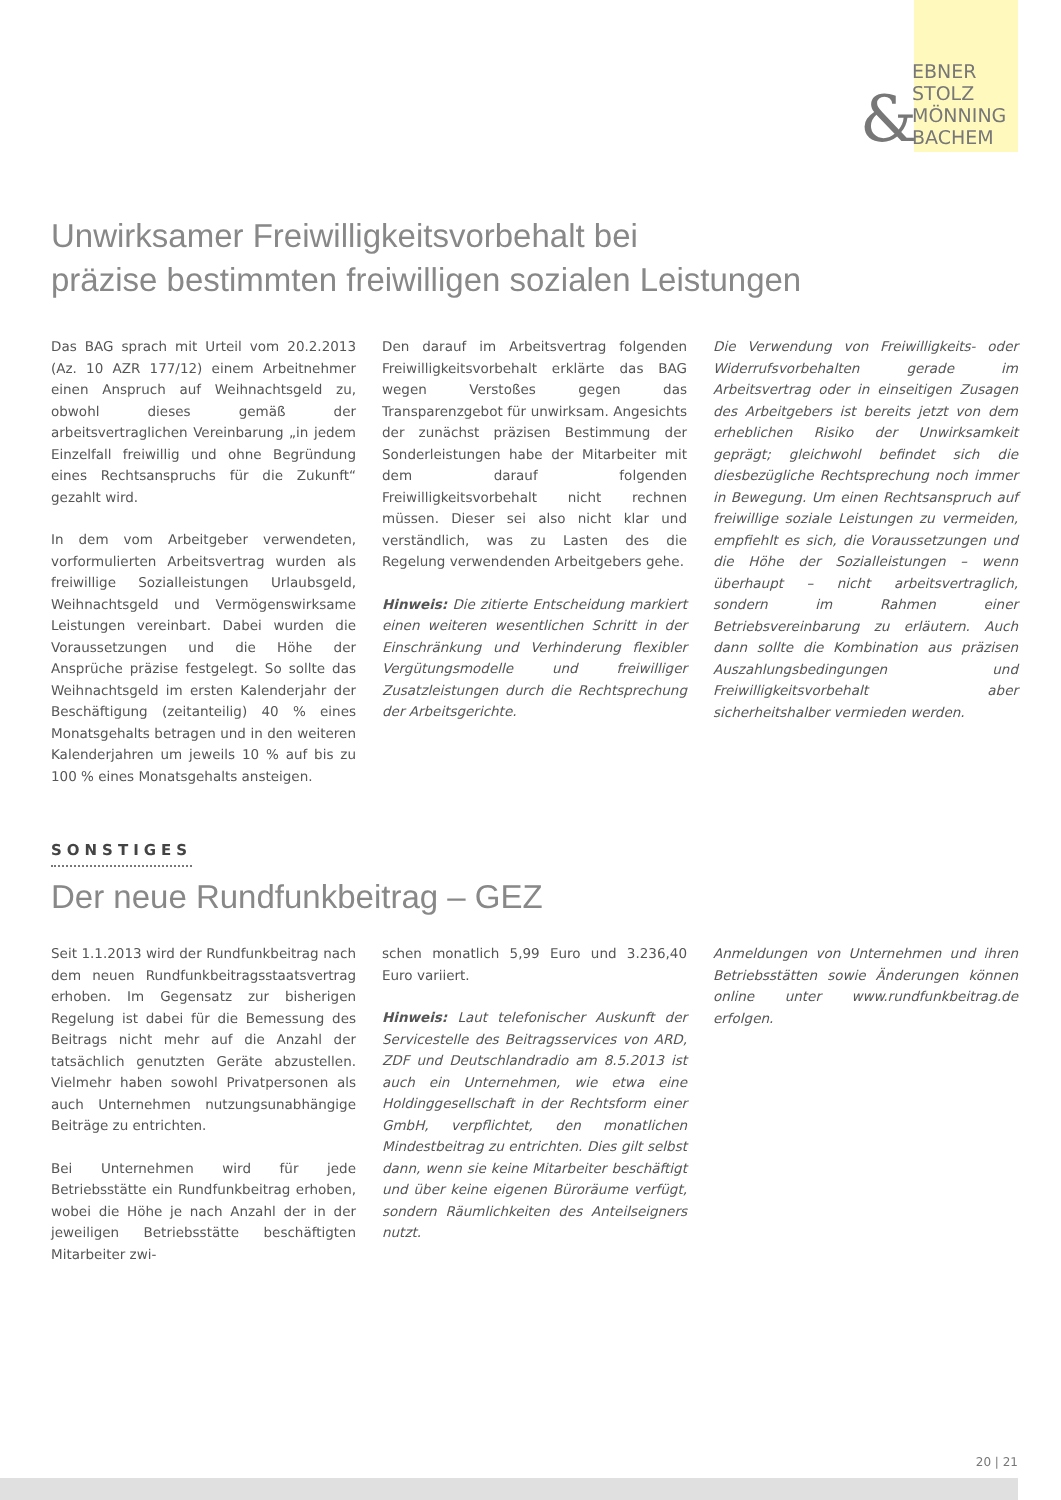&
EBNER
STOLZ
MÖNNING
BACHEM
Unwirksamer Freiwilligkeitsvorbehalt bei
präzise bestimmten freiwilligen sozialen Leistungen
Das BAG sprach mit Urteil vom 20.2.2013 (Az. 10 AZR 177/12) einem Arbeitnehmer einen Anspruch auf Weihnachtsgeld zu, obwohl dieses gemäß der arbeitsvertraglichen Vereinbarung „in jedem Einzelfall freiwillig und ohne Begründung eines Rechtsanspruchs für die Zukunft“ gezahlt wird.
In dem vom Arbeitgeber verwendeten, vorformulierten Arbeitsvertrag wurden als freiwillige Sozialleistungen Urlaubsgeld, Weihnachtsgeld und Vermögenswirksame Leistungen vereinbart. Dabei wurden die Voraussetzungen und die Höhe der Ansprüche präzise festgelegt. So sollte das Weihnachtsgeld im ersten Kalenderjahr der Beschäftigung (zeitanteilig) 40 % eines Monatsgehalts betragen und in den weiteren Kalenderjahren um jeweils 10 % auf bis zu 100 % eines Monatsgehalts ansteigen.
Den darauf im Arbeitsvertrag folgenden Freiwilligkeitsvorbehalt erklärte das BAG wegen Verstoßes gegen das Transparenzgebot für unwirksam. Angesichts der zunächst präzisen Bestimmung der Sonderleistungen habe der Mitarbeiter mit dem darauf folgenden Freiwilligkeitsvorbehalt nicht rechnen müssen. Dieser sei also nicht klar und verständlich, was zu Lasten des die Regelung verwendenden Arbeitgebers gehe.
Hinweis: Die zitierte Entscheidung markiert einen weiteren wesentlichen Schritt in der Einschränkung und Verhinderung flexibler Vergütungsmodelle und freiwilliger Zusatzleistungen durch die Rechtsprechung der Arbeitsgerichte.
Die Verwendung von Freiwilligkeits- oder Widerrufsvorbehalten gerade im Arbeitsvertrag oder in einseitigen Zusagen des Arbeitgebers ist bereits jetzt von dem erheblichen Risiko der Unwirksamkeit geprägt; gleichwohl befindet sich die diesbezügliche Rechtsprechung noch immer in Bewegung. Um einen Rechtsanspruch auf freiwillige soziale Leistungen zu vermeiden, empfiehlt es sich, die Voraussetzungen und die Höhe der Sozialleistungen – wenn überhaupt – nicht arbeitsvertraglich, sondern im Rahmen einer Betriebsvereinbarung zu erläutern. Auch dann sollte die Kombination aus präzisen Auszahlungsbedingungen und Freiwilligkeitsvorbehalt aber sicherheitshalber vermieden werden.
SONSTIGES
Der neue Rundfunkbeitrag – GEZ
Seit 1.1.2013 wird der Rundfunkbeitrag nach dem neuen Rundfunkbeitragsstaatsvertrag erhoben. Im Gegensatz zur bisherigen Regelung ist dabei für die Bemessung des Beitrags nicht mehr auf die Anzahl der tatsächlich genutzten Geräte abzustellen. Vielmehr haben sowohl Privatpersonen als auch Unternehmen nutzungsunabhängige Beiträge zu entrichten.
Bei Unternehmen wird für jede Betriebsstätte ein Rundfunkbeitrag erhoben, wobei die Höhe je nach Anzahl der in der jeweiligen Betriebsstätte beschäftigten Mitarbeiter zwi-
schen monatlich 5,99 Euro und 3.236,40 Euro variiert.
Hinweis: Laut telefonischer Auskunft der Servicestelle des Beitragsservices von ARD, ZDF und Deutschlandradio am 8.5.2013 ist auch ein Unternehmen, wie etwa eine Holdinggesellschaft in der Rechtsform einer GmbH, verpflichtet, den monatlichen Mindestbeitrag zu entrichten. Dies gilt selbst dann, wenn sie keine Mitarbeiter beschäftigt und über keine eigenen Büroräume verfügt, sondern Räumlichkeiten des Anteilseigners nutzt.
Anmeldungen von Unternehmen und ihren Betriebsstätten sowie Änderungen können online unter www.rundfunkbeitrag.de erfolgen.
20 | 21